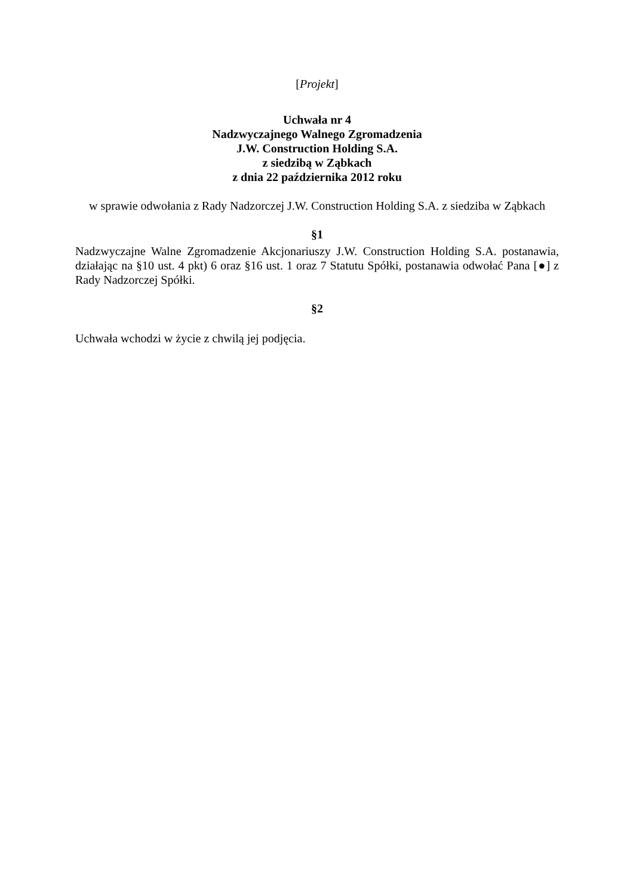[Projekt]
Uchwała nr 4
Nadzwyczajnego Walnego Zgromadzenia
J.W. Construction Holding S.A.
z siedzibą w Ząbkach
z dnia 22 października 2012 roku
w sprawie odwołania z Rady Nadzorczej J.W. Construction Holding S.A. z siedziba w Ząbkach
§1
Nadzwyczajne Walne Zgromadzenie Akcjonariuszy J.W. Construction Holding S.A. postanawia, działając na §10 ust. 4 pkt) 6 oraz §16 ust. 1 oraz 7 Statutu Spółki, postanawia odwołać Pana [●] z Rady Nadzorczej Spółki.
§2
Uchwała wchodzi w życie z chwilą jej podjęcia.